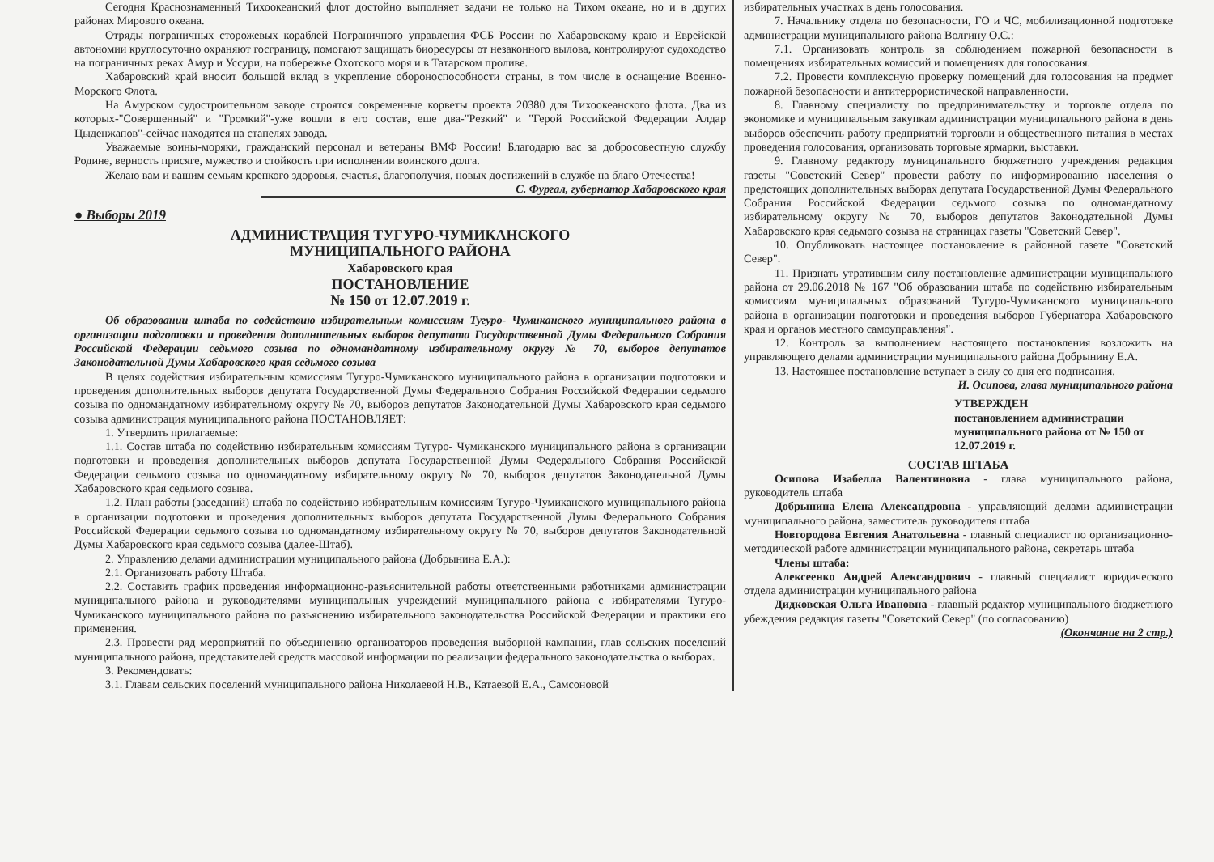Сегодня Краснознаменный Тихоокеанский флот достойно выполняет задачи не только на Тихом океане, но и в других районах Мирового океана.
Отряды пограничных сторожевых кораблей Пограничного управления ФСБ России по Хабаровскому краю и Еврейской автономии круглосуточно охраняют госграницу, помогают защищать биоресурсы от незаконного вылова, контролируют судоходство на пограничных реках Амур и Уссури, на побережье Охотского моря и в Татарском проливе.
Хабаровский край вносит большой вклад в укрепление обороноспособности страны, в том числе в оснащение Военно-Морского Флота.
На Амурском судостроительном заводе строятся современные корветы проекта 20380 для Тихоокеанского флота. Два из которых-"Совершенный" и "Громкий"-уже вошли в его состав, еще два-"Резкий" и "Герой Российской Федерации Алдар Цыденжапов"-сейчас находятся на стапелях завода.
Уважаемые воины-моряки, гражданский персонал и ветераны ВМФ России! Благодарю вас за добросовестную службу Родине, верность присяге, мужество и стойкость при исполнении воинского долга.
Желаю вам и вашим семьям крепкого здоровья, счастья, благополучия, новых достижений в службе на благо Отечества!
С. Фургал, губернатор Хабаровского края
● Выборы 2019
АДМИНИСТРАЦИЯ ТУГУРО-ЧУМИКАНСКОГО
МУНИЦИПАЛЬНОГО РАЙОНА
Хабаровского края
ПОСТАНОВЛЕНИЕ
№ 150 от 12.07.2019 г.
Об образовании штаба по содействию избирательным комиссиям Тугуро- Чумиканского муниципального района в организации подготовки и проведения дополнительных выборов депутата Государственной Думы Федерального Собрания Российской Федерации седьмого созыва по одномандатному избирательному округу № 70, выборов депутатов Законодательной Думы Хабаровского края седьмого созыва
В целях содействия избирательным комиссиям Тугуро-Чумиканского муниципального района в организации подготовки и проведения дополнительных выборов депутата Государственной Думы Федерального Собрания Российской Федерации седьмого созыва по одномандатному избирательному округу № 70, выборов депутатов Законодательной Думы Хабаровского края седьмого созыва администрация муниципального района ПОСТАНОВЛЯЕТ:
1. Утвердить прилагаемые:
1.1. Состав штаба по содействию избирательным комиссиям Тугуро- Чумиканского муниципального района в организации подготовки и проведения дополнительных выборов депутата Государственной Думы Федерального Собрания Российской Федерации седьмого созыва по одномандатному избирательному округу № 70, выборов депутатов Законодательной Думы Хабаровского края седьмого созыва.
1.2. План работы (заседаний) штаба по содействию избирательным комиссиям Тугуро-Чумиканского муниципального района в организации подготовки и проведения дополнительных выборов депутата Государственной Думы Федерального Собрания Российской Федерации седьмого созыва по одномандатному избирательному округу № 70, выборов депутатов Законодательной Думы Хабаровского края седьмого созыва (далее-Штаб).
2. Управлению делами администрации муниципального района (Добрынина Е.А.):
2.1. Организовать работу Штаба.
2.2. Составить график проведения информационно-разъяснительной работы ответственными работниками администрации муниципального района и руководителями муниципальных учреждений муниципального района с избирателями Тугуро-Чумиканского муниципального района по разъяснению избирательного законодательства Российской Федерации и практики его применения.
2.3. Провести ряд мероприятий по объединению организаторов проведения выборной кампании, глав сельских поселений муниципального района, представителей средств массовой информации по реализации федерального законодательства о выборах.
3. Рекомендовать:
3.1. Главам сельских поселений муниципального района Николаевой Н.В., Катаевой Е.А., Самсоновой
избирательных участках в день голосования.
7. Начальнику отдела по безопасности, ГО и ЧС, мобилизационной подготовке администрации муниципального района Волгину О.С.:
7.1. Организовать контроль за соблюдением пожарной безопасности в помещениях избирательных комиссий и помещениях для голосования.
7.2. Провести комплексную проверку помещений для голосования на предмет пожарной безопасности и антитеррористической направленности.
8. Главному специалисту по предпринимательству и торговле отдела по экономике и муниципальным закупкам администрации муниципального района в день выборов обеспечить работу предприятий торговли и общественного питания в местах проведения голосования, организовать торговые ярмарки, выставки.
9. Главному редактору муниципального бюджетного учреждения редакция газеты "Советский Север" провести работу по информированию населения о предстоящих дополнительных выборах депутата Государственной Думы Федерального Собрания Российской Федерации седьмого созыва по одномандатному избирательному округу № 70, выборов депутатов Законодательной Думы Хабаровского края седьмого созыва на страницах газеты "Советский Север".
10. Опубликовать настоящее постановление в районной газете "Советский Север".
11. Признать утратившим силу постановление администрации муниципального района от 29.06.2018 № 167 "Об образовании штаба по содействию избирательным комиссиям муниципальных образований Тугуро-Чумиканского муниципального района в организации подготовки и проведения выборов Губернатора Хабаровского края и органов местного самоуправления".
12. Контроль за выполнением настоящего постановления возложить на управляющего делами администрации муниципального района Добрынину Е.А.
13. Настоящее постановление вступает в силу со дня его подписания.
И. Осипова, глава муниципального района
УТВЕРЖДЕН
постановлением администрации муниципального района от № 150 от 12.07.2019 г.
СОСТАВ ШТАБА
Осипова Изабелла Валентиновна - глава муниципального района, руководитель штаба
Добрынина Елена Александровна - управляющий делами администрации муниципального района, заместитель руководителя штаба
Новгородова Евгения Анатольевна - главный специалист по организационно- методической работе администрации муниципального района, секретарь штаба
Члены штаба:
Алексеенко Андрей Александрович - главный специалист юридического отдела администрации муниципального района
Дидковская Ольга Ивановна - главный редактор муниципального бюджетного убеждения редакция газеты "Советский Север" (по согласованию)
(Окончание на 2 стр.)